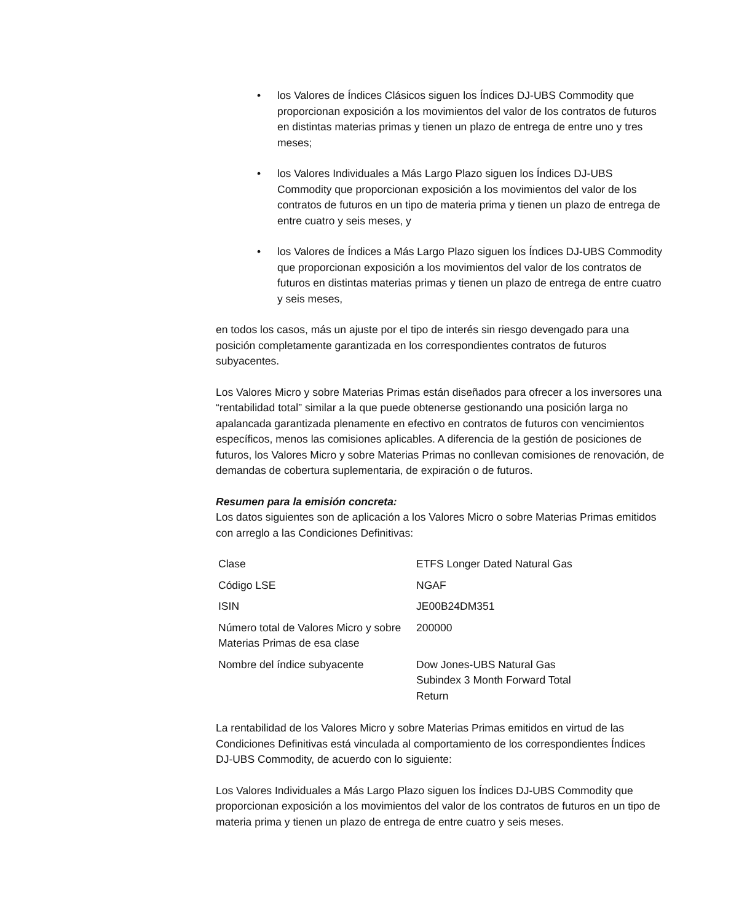• los Valores de Índices Clásicos siguen los Índices DJ-UBS Commodity que proporcionan exposición a los movimientos del valor de los contratos de futuros en distintas materias primas y tienen un plazo de entrega de entre uno y tres meses;
• los Valores Individuales a Más Largo Plazo siguen los Índices DJ-UBS Commodity que proporcionan exposición a los movimientos del valor de los contratos de futuros en un tipo de materia prima y tienen un plazo de entrega de entre cuatro y seis meses, y
• los Valores de Índices a Más Largo Plazo siguen los Índices DJ-UBS Commodity que proporcionan exposición a los movimientos del valor de los contratos de futuros en distintas materias primas y tienen un plazo de entrega de entre cuatro y seis meses,
en todos los casos, más un ajuste por el tipo de interés sin riesgo devengado para una posición completamente garantizada en los correspondientes contratos de futuros subyacentes.
Los Valores Micro y sobre Materias Primas están diseñados para ofrecer a los inversores una “rentabilidad total” similar a la que puede obtenerse gestionando una posición larga no apalancada garantizada plenamente en efectivo en contratos de futuros con vencimientos específicos, menos las comisiones aplicables. A diferencia de la gestión de posiciones de futuros, los Valores Micro y sobre Materias Primas no conllevan comisiones de renovación, de demandas de cobertura suplementaria, de expiración o de futuros.
Resumen para la emisión concreta:
Los datos siguientes son de aplicación a los Valores Micro o sobre Materias Primas emitidos con arreglo a las Condiciones Definitivas:
| Clase | ETFS Longer Dated Natural Gas |
| Código LSE | NGAF |
| ISIN | JE00B24DM351 |
| Número total de Valores Micro y sobre Materias Primas de esa clase | 200000 |
| Nombre del índice subyacente | Dow Jones-UBS Natural Gas Subindex 3 Month Forward Total Return |
La rentabilidad de los Valores Micro y sobre Materias Primas emitidos en virtud de las Condiciones Definitivas está vinculada al comportamiento de los correspondientes Índices DJ-UBS Commodity, de acuerdo con lo siguiente:
Los Valores Individuales a Más Largo Plazo siguen los Índices DJ-UBS Commodity que proporcionan exposición a los movimientos del valor de los contratos de futuros en un tipo de materia prima y tienen un plazo de entrega de entre cuatro y seis meses.